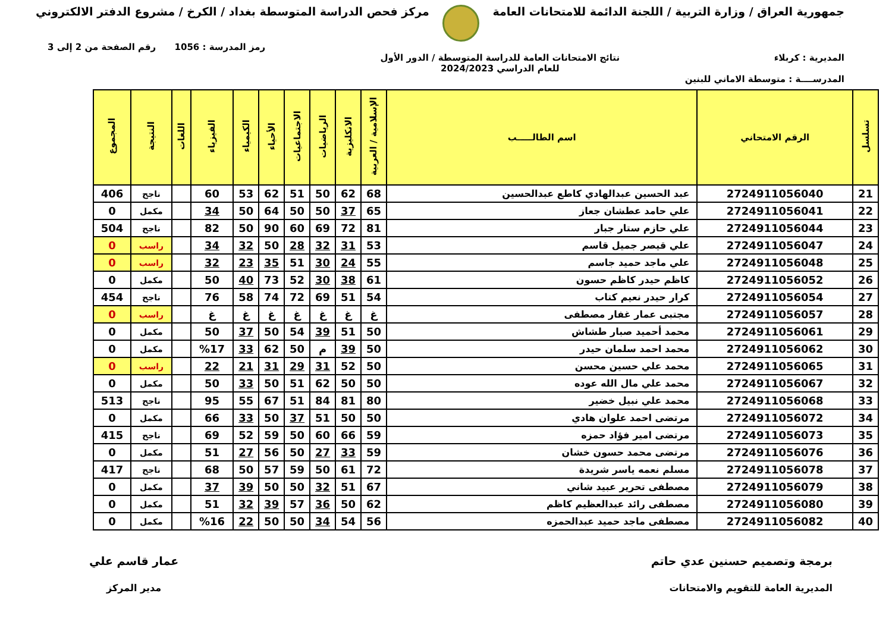جمهورية العراق / وزارة التربية / اللجنة الدائمة للامتحانات العامة
مركز فحص الدراسة المتوسطة بغداد / الكرخ / مشروع الدفتر الالكتروني
رمز المدرسة : 1056 رقم الصفحة من 2 إلى 3
المديرية : كربلاء نتائج الامتحانات العامة للدراسة المتوسطة / الدور الأول
للعام الدراسي 2024/2023
المدرســــة : متوسطة الاماني للبنين
| تسلسل | الرقم الامتحاني | اسم الطالـــــب | الإسلامية / العربية | الانكليزية | الرياضيات | الاجتماعيات | الأحياء | الكيمياء | الفيزياء | اللغات | النتيجة | المجموع |
| --- | --- | --- | --- | --- | --- | --- | --- | --- | --- | --- | --- | --- |
| 21 | 2724911056040 | عبد الحسين عبدالهادي كاطع عبدالحسين | 68 | 62 | 50 | 51 | 62 | 53 | 60 | | ناجح | 406 |
| 22 | 2724911056041 | علي حامد عطشان جعاز | 65 | 37 | 50 | 50 | 64 | 50 | 34 | | مكمل | 0 |
| 23 | 2724911056044 | علي حازم ستار جبار | 81 | 72 | 69 | 60 | 90 | 50 | 82 | | ناجح | 504 |
| 24 | 2724911056047 | علي قيصر جميل قاسم | 53 | 31 | 32 | 28 | 50 | 32 | 34 | | راسب | 0 |
| 25 | 2724911056048 | علي ماجد حميد جاسم | 55 | 24 | 30 | 51 | 35 | 23 | 32 | | راسب | 0 |
| 26 | 2724911056052 | كاظم حيدر كاظم حسون | 61 | 38 | 30 | 52 | 73 | 40 | 50 | | مكمل | 0 |
| 27 | 2724911056054 | كرار حيدر نعيم كتاب | 54 | 51 | 69 | 72 | 74 | 58 | 76 | | ناجح | 454 |
| 28 | 2724911056057 | مجتبى عمار غفار مصطفى | غ | غ | غ | غ | غ | غ | غ | | راسب | 0 |
| 29 | 2724911056061 | محمد أحميد صبار طشاش | 50 | 51 | 39 | 54 | 50 | 37 | 50 | | مكمل | 0 |
| 30 | 2724911056062 | محمد احمد سلمان حيدر | 50 | 39 | م | 50 | 62 | 33 | %17 | | مكمل | 0 |
| 31 | 2724911056065 | محمد علي حسين محسن | 50 | 52 | 31 | 29 | 31 | 21 | 22 | | راسب | 0 |
| 32 | 2724911056067 | محمد علي مال الله عوده | 50 | 50 | 62 | 51 | 50 | 33 | 50 | | مكمل | 0 |
| 33 | 2724911056068 | محمد علي نبيل خضير | 80 | 81 | 84 | 51 | 67 | 55 | 95 | | ناجح | 513 |
| 34 | 2724911056072 | مرتضى احمد علوان هادي | 50 | 50 | 51 | 37 | 50 | 33 | 66 | | مكمل | 0 |
| 35 | 2724911056073 | مرتضى امير فؤاد حمزه | 59 | 66 | 60 | 50 | 59 | 52 | 69 | | ناجح | 415 |
| 36 | 2724911056076 | مرتضى محمد حسون خشان | 59 | 33 | 27 | 50 | 56 | 27 | 51 | | مكمل | 0 |
| 37 | 2724911056078 | مسلم نعمه ياسر شريدة | 72 | 61 | 50 | 59 | 57 | 50 | 68 | | ناجح | 417 |
| 38 | 2724911056079 | مصطفى تحرير عبيد شاني | 67 | 51 | 32 | 50 | 50 | 39 | 37 | | مكمل | 0 |
| 39 | 2724911056080 | مصطفى رائد عبدالعظيم كاظم | 62 | 50 | 36 | 57 | 39 | 32 | 51 | | مكمل | 0 |
| 40 | 2724911056082 | مصطفى ماجد حميد عبدالحمزه | 56 | 54 | 34 | 50 | 50 | 22 | %16 | | مكمل | 0 |
برمجة وتصميم حسنين عدي حاتم
المديرية العامة للتقويم والامتحانات
عمار قاسم علي
مدير المركز